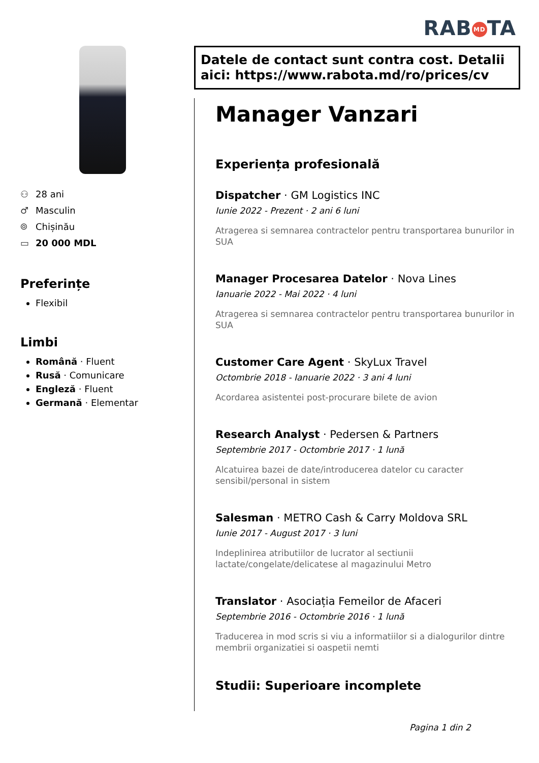RAB MD TA
⚇ 28 ani
♂ Masculin
⌾ Chișinău
▭ 20 000 MDL
Preferințe
Flexibil
Limbi
Română · Fluent
Rusă · Comunicare
Engleză · Fluent
Germană · Elementar
Datele de contact sunt contra cost. Detalii aici: https://www.rabota.md/ro/prices/cv
Manager Vanzari
Experiența profesională
Dispatcher · GM Logistics INC
Iunie 2022 - Prezent · 2 ani 6 luni
Atragerea si semnarea contractelor pentru transportarea bunurilor in SUA
Manager Procesarea Datelor · Nova Lines
Ianuarie 2022 - Mai 2022 · 4 luni
Atragerea si semnarea contractelor pentru transportarea bunurilor in SUA
Customer Care Agent · SkyLux Travel
Octombrie 2018 - Ianuarie 2022 · 3 ani 4 luni
Acordarea asistentei post-procurare bilete de avion
Research Analyst · Pedersen & Partners
Septembrie 2017 - Octombrie 2017 · 1 lună
Alcatuirea bazei de date/introducerea datelor cu caracter sensibil/personal in sistem
Salesman · METRO Cash & Carry Moldova SRL
Iunie 2017 - August 2017 · 3 luni
Indeplinirea atributiilor de lucrator al sectiunii lactate/congelate/delicatese al magazinului Metro
Translator · Asociația Femeilor de Afaceri
Septembrie 2016 - Octombrie 2016 · 1 lună
Traducerea in mod scris si viu a informatiilor si a dialogurilor dintre membrii organizatiei si oaspetii nemti
Studii: Superioare incomplete
Pagina 1 din 2